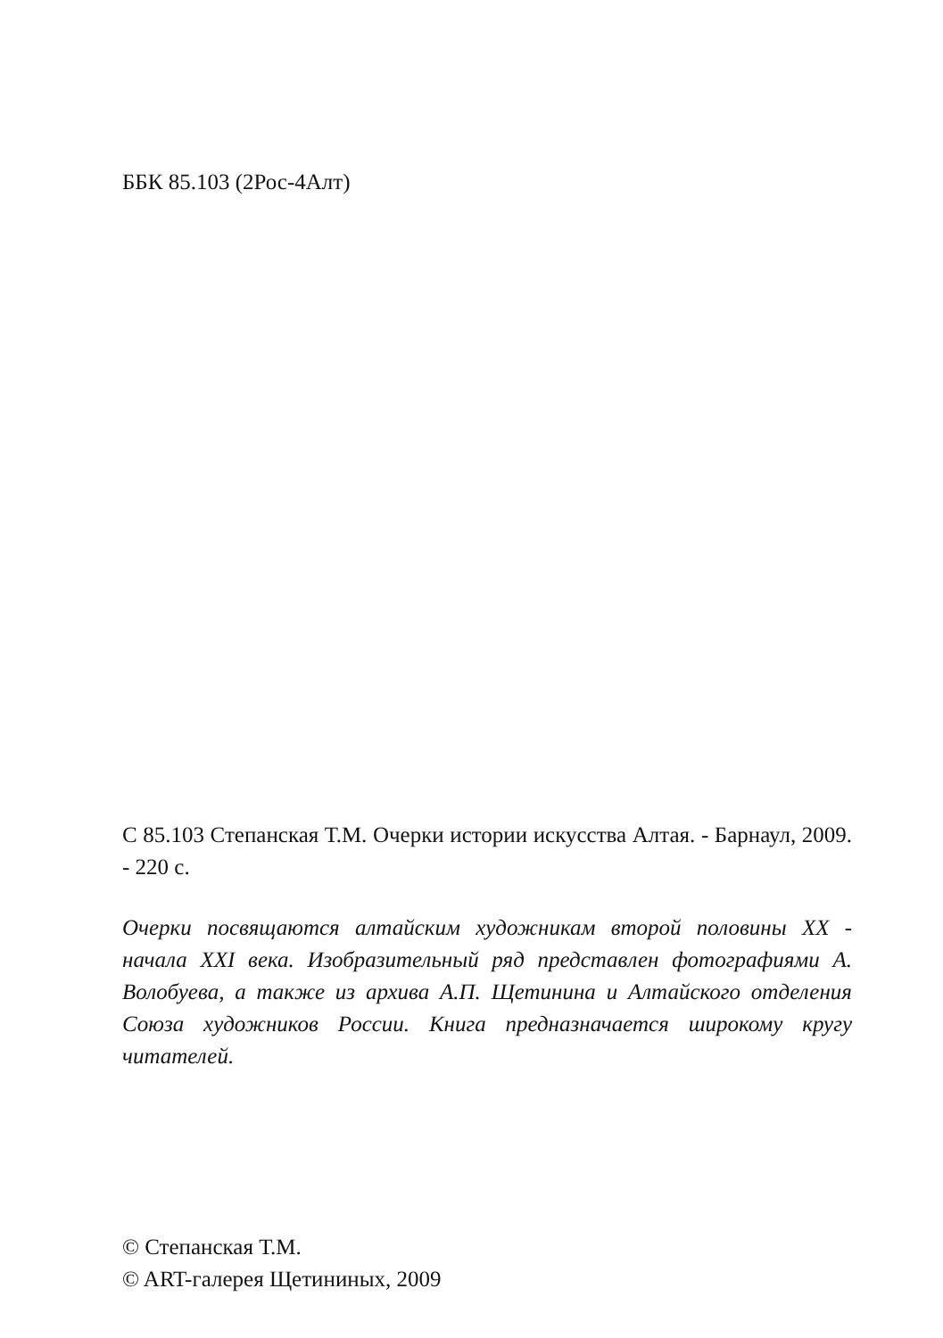ББК 85.103 (2Рос-4Алт)
С 85.103 Степанская Т.М. Очерки истории искусства Алтая. - Барнаул, 2009. - 220 с.
Очерки посвящаются алтайским художникам второй половины XX - начала XXI века. Изобразительный ряд представлен фотографиями А. Волобуева, а также из архива А.П. Щетинина и Алтайского отделения Союза художников России. Книга предназначается широкому кругу читателей.
© Степанская Т.М.
© ART-галерея Щетининых, 2009